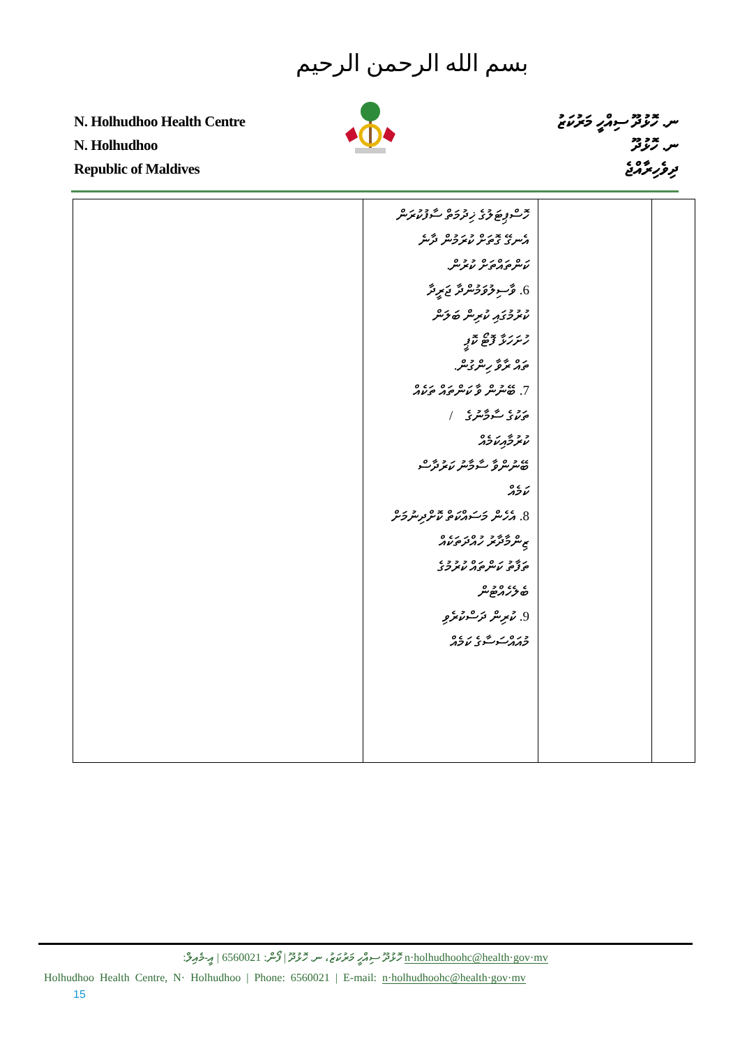بسم الله الرحمن الرحيم
N. Holhudhoo Health Centre
N. Holhudhoo
Republic of Maldives
ނ. ހޮޅުދޫ ސިއްހީ މަރުކަޒު
ނ. ހޮޅުދޫ
ދިވެހިރާއްޖެ
| | ހޮސްޕިޓަލުގެ ޚިދުމަތް ސާފުކުރަން އެނގޭ ގޮތަށް ކުރަމުން ދާނެ ކަންތައްތަށް ކުރުން. 6. ވާސިލުވަމުންދާ ޖަރީދާ ކުރުމުގައި ކުރިން ބަލަން ހުށަހަޅާ ފޮޓޯ ކޮޕީ ތައް ރާވާ ހިންގުން. 7. ބޭނުން ވާ ކަންތައް ތަކެއް ތަކުގެ ސާމާނުގެ / ކުރުމާއިކަމެއް ބޭނުންވާ ސާމާނު ކަރުދާސް ކަމެއް 8. އެހެން މަސައްކަތް ކޮށްދިނުމަށް ޒިންމާދާރު ހުއްދަތަކެއް ތަފާތު ކަންތައް ކުރުމުގެ ބެލެހެއްޓުން 9. ކުރިން ދަސްކުރެވި މުއައްސަސާގެ ކަމެއް | | |
ހޮޅުދޫ ސިއްހީ މަރުކަޒު، ނ. ހޮޅުދޫ | ފޯން: 6560021 | އީ-މެއިލް: n·holhudhoohc@health·gov·mv
Holhudhoo Health Centre, N· Holhudhoo | Phone: 6560021 | E-mail: n·holhudhoohc@health·gov·mv
15